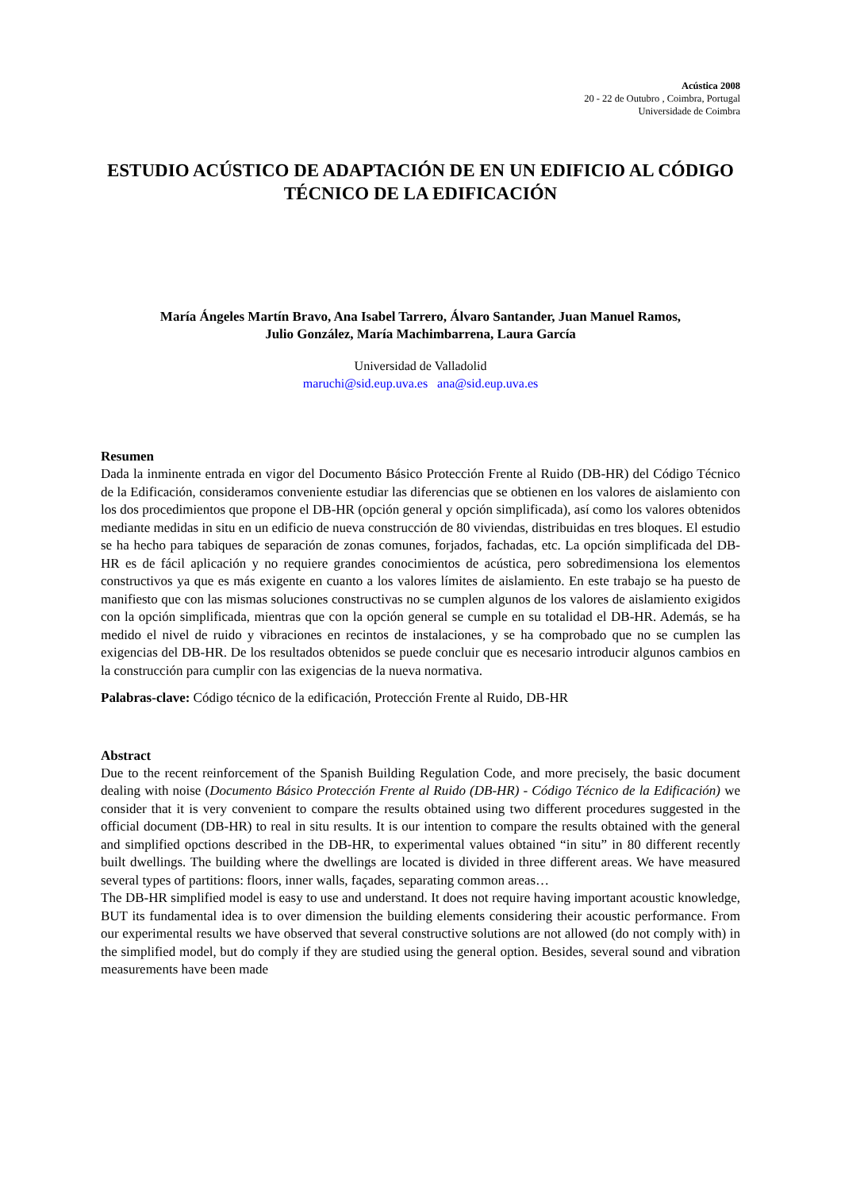Acústica 2008
20 - 22 de Outubro , Coimbra, Portugal
Universidade de Coimbra
ESTUDIO ACÚSTICO DE ADAPTACIÓN DE EN UN EDIFICIO AL CÓDIGO TÉCNICO DE LA EDIFICACIÓN
María Ángeles Martín Bravo, Ana Isabel Tarrero, Álvaro Santander, Juan Manuel Ramos,
Julio González, María Machimbarrena, Laura García
Universidad de Valladolid
maruchi@sid.eup.uva.es ana@sid.eup.uva.es
Resumen
Dada la inminente entrada en vigor del Documento Básico Protección Frente al Ruido (DB-HR) del Código Técnico de la Edificación, consideramos conveniente estudiar las diferencias que se obtienen en los valores de aislamiento con los dos procedimientos que propone el DB-HR (opción general y opción simplificada), así como los valores obtenidos mediante medidas in situ en un edificio de nueva construcción de 80 viviendas, distribuidas en tres bloques. El estudio se ha hecho para tabiques de separación de zonas comunes, forjados, fachadas, etc. La opción simplificada del DB-HR es de fácil aplicación y no requiere grandes conocimientos de acústica, pero sobredimensiona los elementos constructivos ya que es más exigente en cuanto a los valores límites de aislamiento. En este trabajo se ha puesto de manifiesto que con las mismas soluciones constructivas no se cumplen algunos de los valores de aislamiento exigidos con la opción simplificada, mientras que con la opción general se cumple en su totalidad el DB-HR. Además, se ha medido el nivel de ruido y vibraciones en recintos de instalaciones, y se ha comprobado que no se cumplen las exigencias del DB-HR. De los resultados obtenidos se puede concluir que es necesario introducir algunos cambios en la construcción para cumplir con las exigencias de la nueva normativa.
Palabras-clave: Código técnico de la edificación, Protección Frente al Ruido, DB-HR
Abstract
Due to the recent reinforcement of the Spanish Building Regulation Code, and more precisely, the basic document dealing with noise (Documento Básico Protección Frente al Ruido (DB-HR) - Código Técnico de la Edificación) we consider that it is very convenient to compare the results obtained using two different procedures suggested in the official document (DB-HR) to real in situ results. It is our intention to compare the results obtained with the general and simplified opctions described in the DB-HR, to experimental values obtained “in situ” in 80 different recently built dwellings. The building where the dwellings are located is divided in three different areas. We have measured several types of partitions: floors, inner walls, façades, separating common areas…
The DB-HR simplified model is easy to use and understand. It does not require having important acoustic knowledge, BUT its fundamental idea is to over dimension the building elements considering their acoustic performance. From our experimental results we have observed that several constructive solutions are not allowed (do not comply with) in the simplified model, but do comply if they are studied using the general option. Besides, several sound and vibration measurements have been made